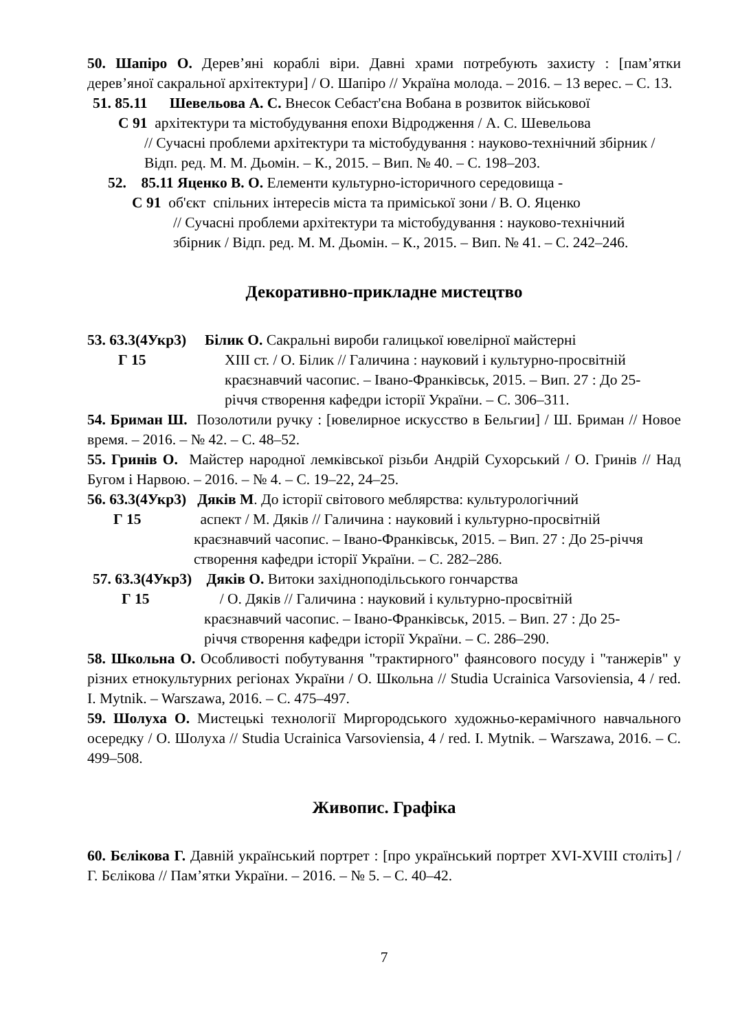50. Шапіро О. Дерев’яні кораблі віри. Давні храми потребують захисту : [пам’ятки дерев’яної сакральної архітектури] / О. Шапіро // Україна молода. – 2016. – 13 верес. – С. 13.
51. 85.11 Шевельова А. С. Внесок Себаст'єна Вобана в розвиток військової
С 91 архітектури та містобудування епохи Відродження / А. С. Шевельова
// Сучасні проблеми архітектури та містобудування : науково-технічний збірник / Відп. ред. М. М. Дьомін. – К., 2015. – Вип. № 40. – С. 198–203.
52. 85.11 Яценко В. О. Елементи культурно-історичного середовища -
С 91 об'єкт спільних інтересів міста та приміської зони / В. О. Яценко
// Сучасні проблеми архітектури та містобудування : науково-технічний збірник / Відп. ред. М. М. Дьомін. – К., 2015. – Вип. № 41. – С. 242–246.
Декоративно-прикладне мистецтво
53. 63.3(4Укр3) Білик О. Сакральні вироби галицької ювелірної майстерні
Г 15
ХІІІ ст. / О. Білик // Галичина : науковий і культурно-просвітній краєзнавчий часопис. – Івано-Франківськ, 2015. – Вип. 27 : До 25-річчя створення кафедри історії України. – С. 306–311.
54. Бриман Ш. Позолотили ручку : [ювелирное искусство в Бельгии] / Ш. Бриман // Новое время. – 2016. – № 42. – С. 48–52.
55. Гринів О. Майстер народної лемківської різьби Андрій Сухорський / О. Гринів // Над Бугом і Нарвою. – 2016. – № 4. – С. 19–22, 24–25.
56. 63.3(4Укр3) Дяків М. До історії світового меблярства: культурологічний
Г 15 аспект / М. Дяків // Галичина : науковий і культурно-просвітній
краєзнавчий часопис. – Івано-Франківськ, 2015. – Вип. 27 : До 25-річчя створення кафедри історії України. – С. 282–286.
57. 63.3(4Укр3) Дяків О. Витоки західноподільського гончарства
Г 15 / О. Дяків // Галичина : науковий і культурно-просвітній
краєзнавчий часопис. – Івано-Франківськ, 2015. – Вип. 27 : До 25-річчя створення кафедри історії України. – С. 286–290.
58. Школьна О. Особливості побутування "трактирного" фаянсового посуду і "танжерів" у різних етнокультурних регіонах України / О. Школьна // Studia Ucrainica Varsoviensia, 4 / red. I. Mytnik. – Warszawa, 2016. – С. 475–497.
59. Шолуха О. Мистецькі технології Миргородського художньо-керамічного навчального осередку / О. Шолуха // Studia Ucrainica Varsoviensia, 4 / red. I. Mytnik. – Warszawa, 2016. – С. 499–508.
Живопис. Графіка
60. Бєлікова Г. Давній український портрет : [про український портрет XVI-XVIII століть] / Г. Бєлікова // Пам’ятки України. – 2016. – № 5. – С. 40–42.
7